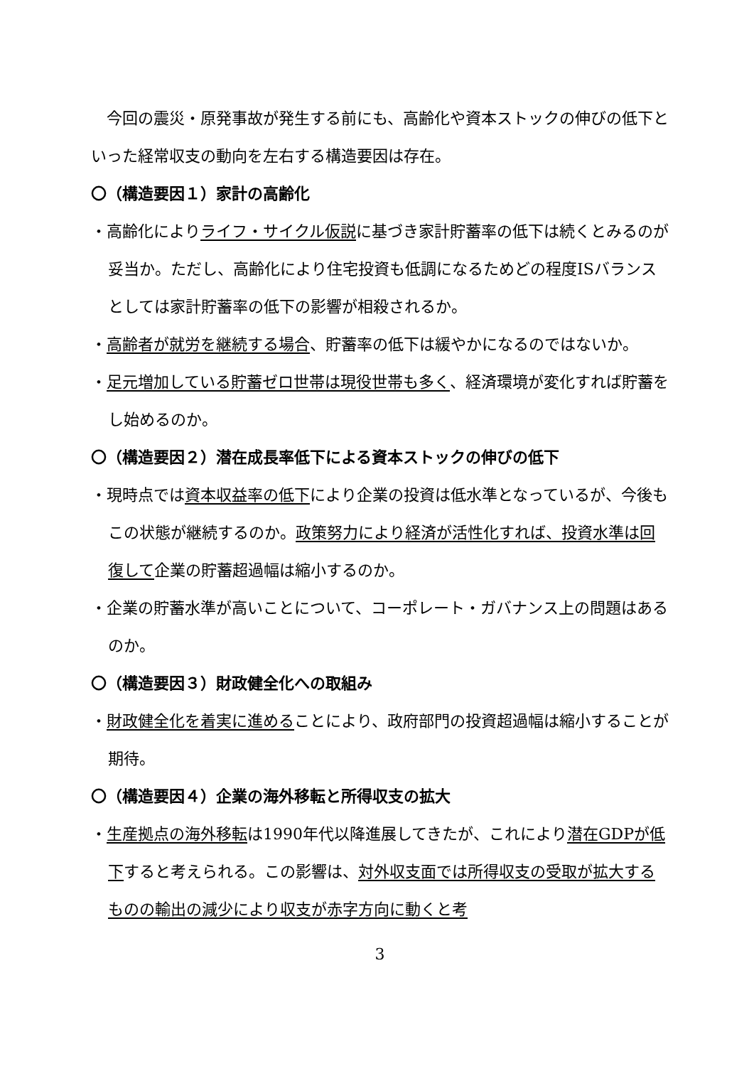今回の震災・原発事故が発生する前にも、高齢化や資本ストックの伸びの低下といった経常収支の動向を左右する構造要因は存在。
〇（構造要因１）家計の高齢化
・高齢化によりライフ・サイクル仮説に基づき家計貯蓄率の低下は続くとみるのが妥当か。ただし、高齢化により住宅投資も低調になるためどの程度ISバランスとしては家計貯蓄率の低下の影響が相殺されるか。
・高齢者が就労を継続する場合、貯蓄率の低下は緩やかになるのではないか。
・足元増加している貯蓄ゼロ世帯は現役世帯も多く、経済環境が変化すれば貯蓄をし始めるのか。
〇（構造要因２）潜在成長率低下による資本ストックの伸びの低下
・現時点では資本収益率の低下により企業の投資は低水準となっているが、今後もこの状態が継続するのか。政策努力により経済が活性化すれば、投資水準は回復して企業の貯蓄超過幅は縮小するのか。
・企業の貯蓄水準が高いことについて、コーポレート・ガバナンス上の問題はあるのか。
〇（構造要因３）財政健全化への取組み
・財政健全化を着実に進めることにより、政府部門の投資超過幅は縮小することが期待。
〇（構造要因４）企業の海外移転と所得収支の拡大
・生産拠点の海外移転は1990年代以降進展してきたが、これにより潜在GDPが低下すると考えられる。この影響は、対外収支面では所得収支の受取が拡大するものの輸出の減少により収支が赤字方向に動くと考
3